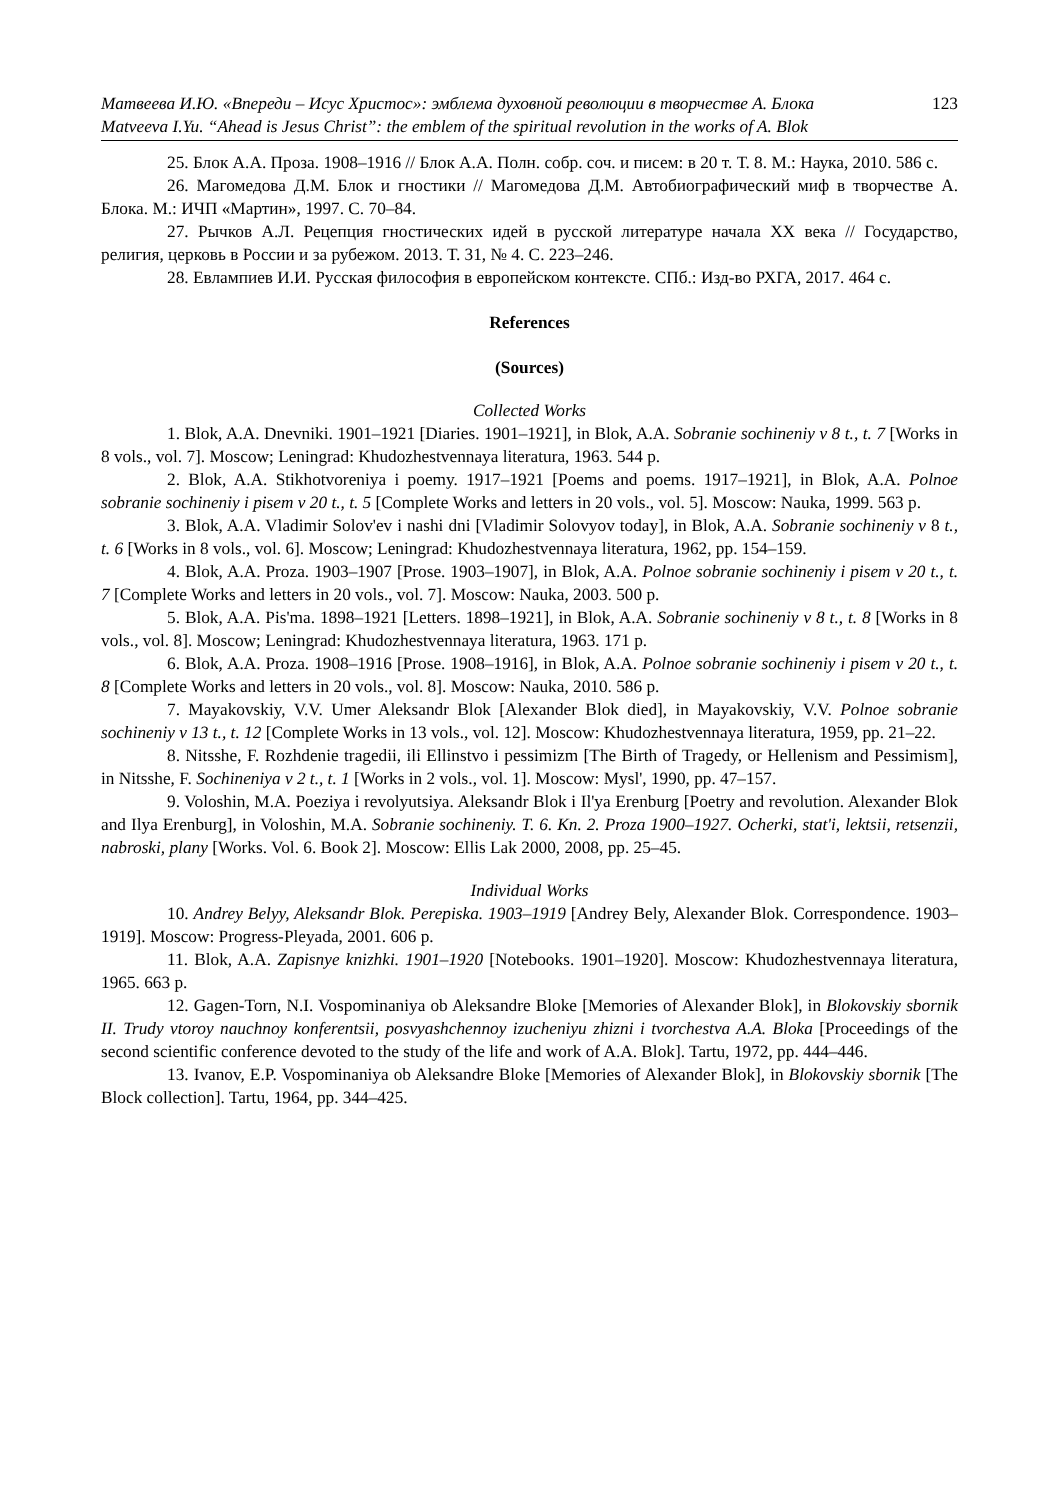Матвеева И.Ю. «Впереди – Исус Христос»: эмблема духовной революции в творчестве А. Блока 123
Matveeva I.Yu. “Ahead is Jesus Christ”: the emblem of the spiritual revolution in the works of A. Blok
25. Блок А.А. Проза. 1908–1916 // Блок А.А. Полн. собр. соч. и писем: в 20 т. Т. 8. М.: Наука, 2010. 586 с.
26. Магомедова Д.М. Блок и гностики // Магомедова Д.М. Автобиографический миф в творчестве А. Блока. М.: ИЧП «Мартин», 1997. С. 70–84.
27. Рычков А.Л. Рецепция гностических идей в русской литературе начала XX века // Государство, религия, церковь в России и за рубежом. 2013. Т. 31, № 4. С. 223–246.
28. Евлампиев И.И. Русская философия в европейском контексте. СПб.: Изд-во РХГА, 2017. 464 с.
References
(Sources)
Collected Works
1. Blok, A.A. Dnevniki. 1901–1921 [Diaries. 1901–1921], in Blok, A.A. Sobranie sochineniy v 8 t., t. 7 [Works in 8 vols., vol. 7]. Moscow; Leningrad: Khudozhestvennaya literatura, 1963. 544 p.
2. Blok, A.A. Stikhotvoreniya i poemy. 1917–1921 [Poems and poems. 1917–1921], in Blok, A.A. Polnoe sobranie sochineniy i pisem v 20 t., t. 5 [Complete Works and letters in 20 vols., vol. 5]. Moscow: Nauka, 1999. 563 p.
3. Blok, A.A. Vladimir Solov'ev i nashi dni [Vladimir Solovyov today], in Blok, A.A. Sobranie sochineniy v 8 t., t. 6 [Works in 8 vols., vol. 6]. Moscow; Leningrad: Khudozhestvennaya literatura, 1962, pp. 154–159.
4. Blok, A.A. Proza. 1903–1907 [Prose. 1903–1907], in Blok, A.A. Polnoe sobranie sochineniy i pisem v 20 t., t. 7 [Complete Works and letters in 20 vols., vol. 7]. Moscow: Nauka, 2003. 500 p.
5. Blok, A.A. Pis'ma. 1898–1921 [Letters. 1898–1921], in Blok, A.A. Sobranie sochineniy v 8 t., t. 8 [Works in 8 vols., vol. 8]. Moscow; Leningrad: Khudozhestvennaya literatura, 1963. 171 p.
6. Blok, A.A. Proza. 1908–1916 [Prose. 1908–1916], in Blok, A.A. Polnoe sobranie sochineniy i pisem v 20 t., t. 8 [Complete Works and letters in 20 vols., vol. 8]. Moscow: Nauka, 2010. 586 p.
7. Mayakovskiy, V.V. Umer Aleksandr Blok [Alexander Blok died], in Mayakovskiy, V.V. Polnoe sobranie sochineniy v 13 t., t. 12 [Complete Works in 13 vols., vol. 12]. Moscow: Khudozhestvennaya literatura, 1959, pp. 21–22.
8. Nitsshe, F. Rozhdenie tragedii, ili Ellinstvo i pessimizm [The Birth of Tragedy, or Hellenism and Pessimism], in Nitsshe, F. Sochineniya v 2 t., t. 1 [Works in 2 vols., vol. 1]. Moscow: Mysl', 1990, pp. 47–157.
9. Voloshin, M.A. Poeziya i revolyutsiya. Aleksandr Blok i Il'ya Erenburg [Poetry and revolution. Alexander Blok and Ilya Erenburg], in Voloshin, M.A. Sobranie sochineniy. T. 6. Kn. 2. Proza 1900–1927. Ocherki, stat'i, lektsii, retsenzii, nabroski, plany [Works. Vol. 6. Book 2]. Moscow: Ellis Lak 2000, 2008, pp. 25–45.
Individual Works
10. Andrey Belyy, Aleksandr Blok. Perepiska. 1903–1919 [Andrey Bely, Alexander Blok. Correspondence. 1903–1919]. Moscow: Progress-Pleyada, 2001. 606 p.
11. Blok, A.A. Zapisnye knizhki. 1901–1920 [Notebooks. 1901–1920]. Moscow: Khudozhestvennaya literatura, 1965. 663 p.
12. Gagen-Torn, N.I. Vospominaniya ob Aleksandre Bloke [Memories of Alexander Blok], in Blokovskiy sbornik II. Trudy vtoroy nauchnoy konferentsii, posvyashchennoy izucheniyu zhizni i tvorchestva A.A. Bloka [Proceedings of the second scientific conference devoted to the study of the life and work of A.A. Blok]. Tartu, 1972, pp. 444–446.
13. Ivanov, E.P. Vospominaniya ob Aleksandre Bloke [Memories of Alexander Blok], in Blokovskiy sbornik [The Block collection]. Tartu, 1964, pp. 344–425.